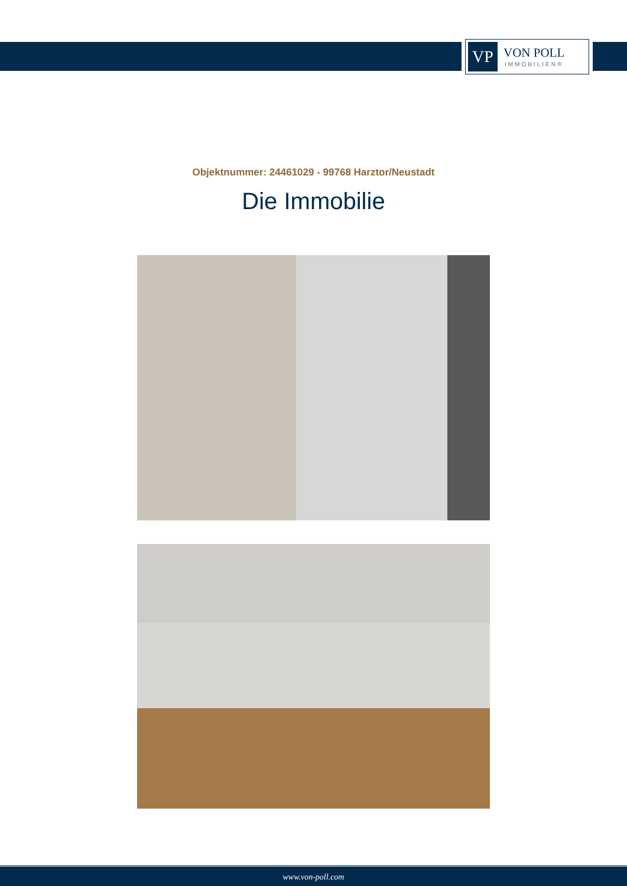VP
VON POLL
IMMOBILIEN®
Objektnummer: 24461029 - 99768 Harztor/Neustadt
Die Immobilie
www.von-poll.com